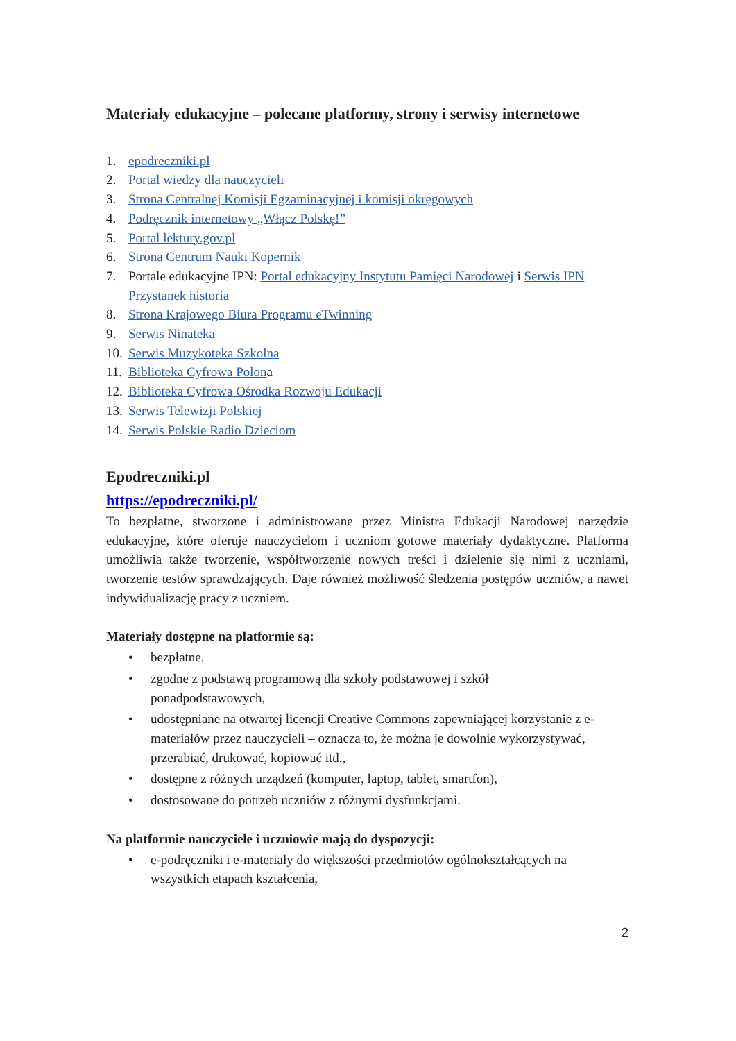Materiały edukacyjne – polecane platformy, strony i serwisy internetowe
1. epodreczniki.pl
2. Portal wiedzy dla nauczycieli
3. Strona Centralnej Komisji Egzaminacyjnej i komisji okręgowych
4. Podręcznik internetowy „Włącz Polskę!”
5. Portal lektury.gov.pl
6. Strona Centrum Nauki Kopernik
7. Portale edukacyjne IPN: Portal edukacyjny Instytutu Pamięci Narodowej i Serwis IPN Przystanek historia
8. Strona Krajowego Biura Programu eTwinning
9. Serwis Ninateka
10. Serwis Muzykoteka Szkolna
11. Biblioteka Cyfrowa Polona
12. Biblioteka Cyfrowa Ośrodka Rozwoju Edukacji
13. Serwis Telewizji Polskiej
14. Serwis Polskie Radio Dzieciom
Epodreczniki.pl
https://epodreczniki.pl/
To bezpłatne, stworzone i administrowane przez Ministra Edukacji Narodowej narzędzie edukacyjne, które oferuje nauczycielom i uczniom gotowe materiały dydaktyczne. Platforma umożliwia także tworzenie, współtworzenie nowych treści i dzielenie się nimi z uczniami, tworzenie testów sprawdzających. Daje również możliwość śledzenia postępów uczniów, a nawet indywidualizację pracy z uczniem.
Materiały dostępne na platformie są:
• bezpłatne,
• zgodne z podstawą programową dla szkoły podstawowej i szkół
ponadpodstawowych,
• udostępniane na otwartej licencji Creative Commons zapewniającej korzystanie z e-materiałów przez nauczycieli – oznacza to, że można je dowolnie wykorzystywać, przerabiać, drukować, kopiować itd.,
• dostępne z różnych urządzeń (komputer, laptop, tablet, smartfon),
• dostosowane do potrzeb uczniów z różnymi dysfunkcjami.
Na platformie nauczyciele i uczniowie mają do dyspozycji:
• e-podręczniki i e-materiały do większości przedmiotów ogólnokształcących na wszystkich etapach kształcenia,
2